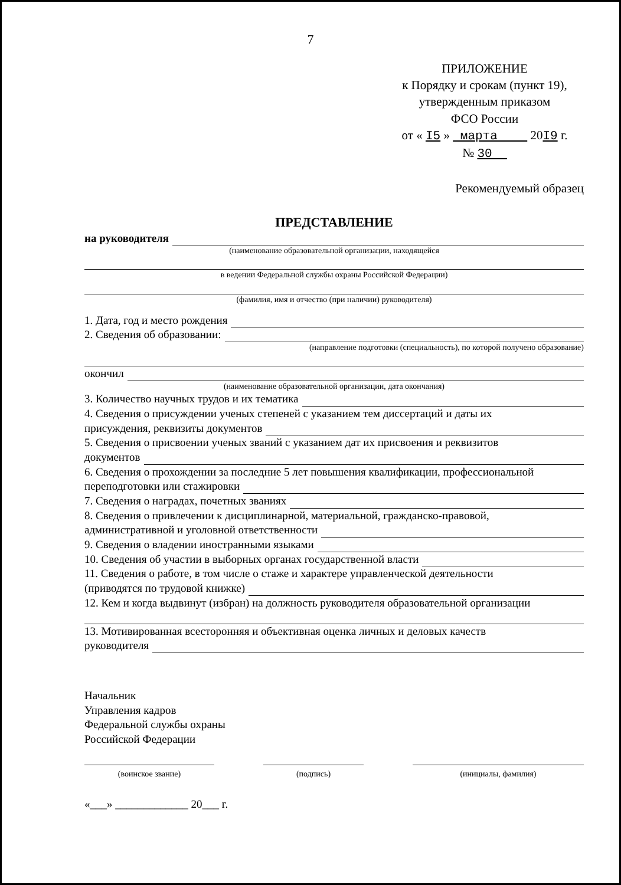7
ПРИЛОЖЕНИЕ
к Порядку и срокам (пункт 19),
утвержденным приказом
ФСО России
от « I5 » марта 20I9 г.
№ 30
Рекомендуемый образец
ПРЕДСТАВЛЕНИЕ
на руководителя
(наименование образовательной организации, находящейся
в ведении Федеральной службы охраны Российской Федерации)
(фамилия, имя и отчество (при наличии) руководителя)
1. Дата, год и место рождения
2. Сведения об образовании:
(направление подготовки (специальность), по которой получено образование)
окончил
(наименование образовательной организации, дата окончания)
3. Количество научных трудов и их тематика
4. Сведения о присуждении ученых степеней с указанием тем диссертаций и даты их
присуждения, реквизиты документов
5. Сведения о присвоении ученых званий с указанием дат их присвоения и реквизитов
документов
6. Сведения о прохождении за последние 5 лет повышения квалификации, профессиональной
переподготовки или стажировки
7. Сведения о наградах, почетных званиях
8. Сведения о привлечении к дисциплинарной, материальной, гражданско-правовой,
административной и уголовной ответственности
9. Сведения о владении иностранными языками
10. Сведения об участии в выборных органах государственной власти
11. Сведения о работе, в том числе о стаже и характере управленческой деятельности
(приводятся по трудовой книжке)
12. Кем и когда выдвинут (избран) на должность руководителя образовательной организации
13. Мотивированная всесторонняя и объективная оценка личных и деловых качеств
руководителя
Начальник
Управления кадров
Федеральной службы охраны
Российской Федерации
(воинское звание) (подпись) (инициалы, фамилия)
«___» _____________ 20___ г.